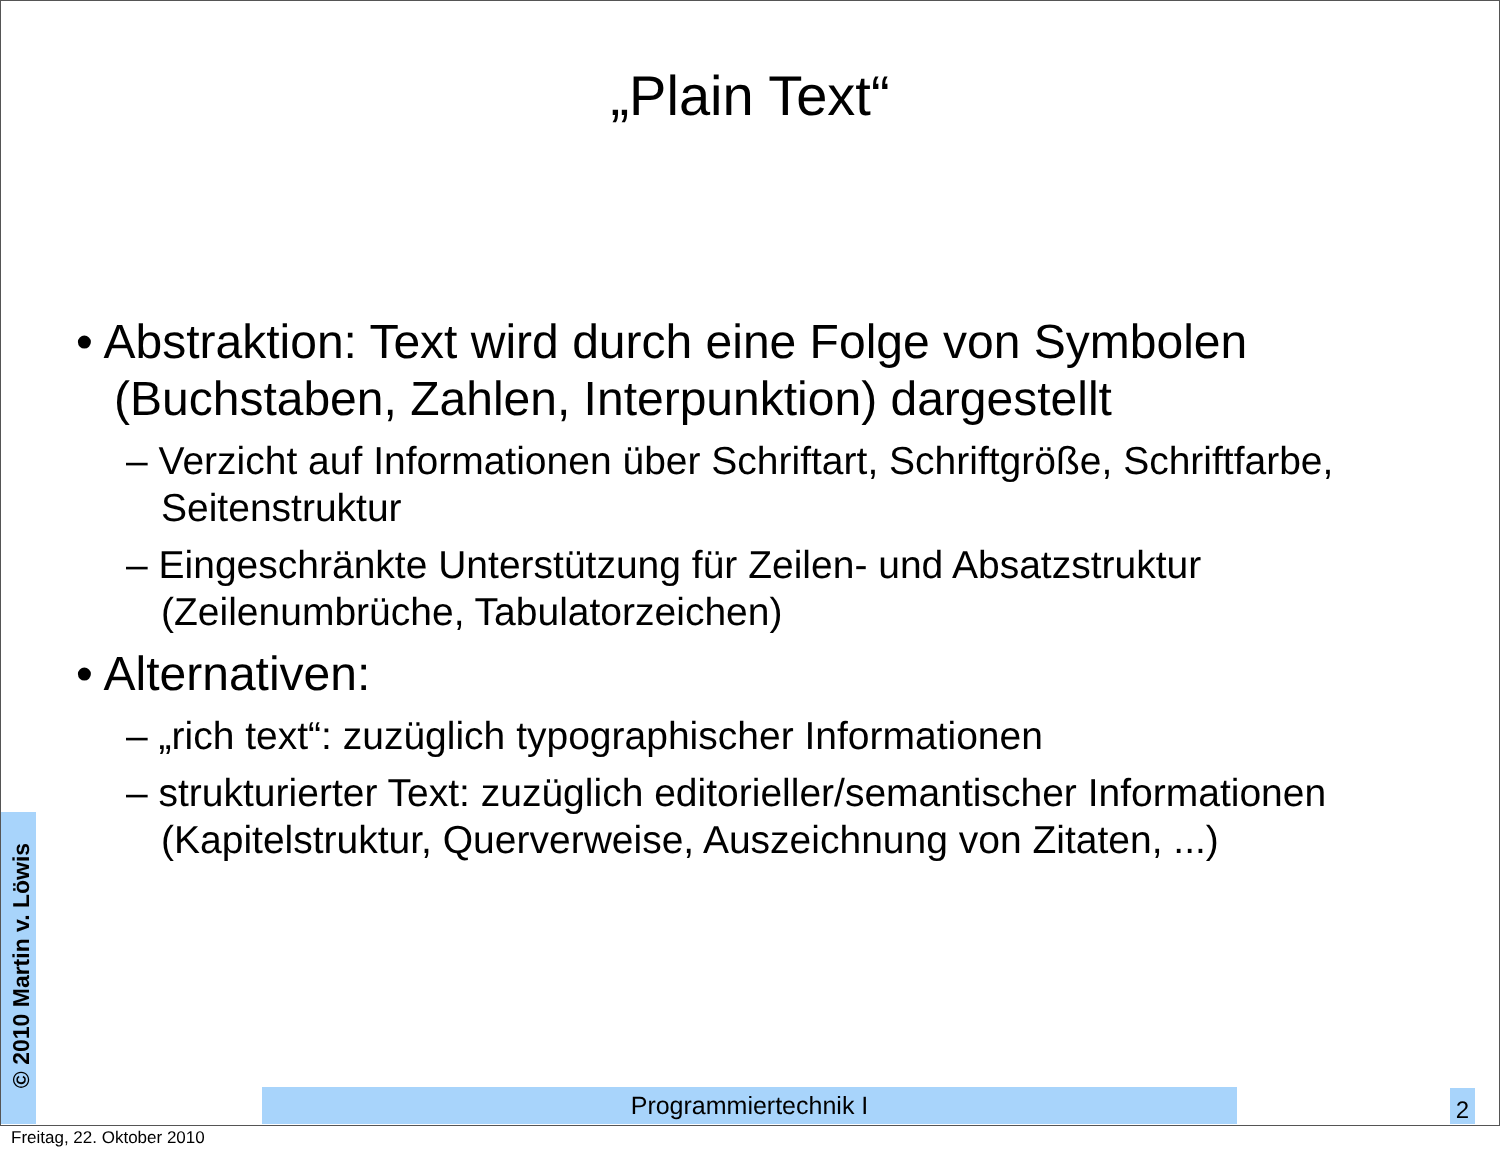„Plain Text“
• Abstraktion: Text wird durch eine Folge von Symbolen (Buchstaben, Zahlen, Interpunktion) dargestellt
– Verzicht auf Informationen über Schriftart, Schriftgröße, Schriftfarbe, Seitenstruktur
– Eingeschränkte Unterstützung für Zeilen- und Absatzstruktur (Zeilenumbrüche, Tabulatorzeichen)
• Alternativen:
– „rich text“: zuzüglich typographischer Informationen
– strukturierter Text: zuzüglich editorieller/semantischer Informationen (Kapitelstruktur, Querverweise, Auszeichnung von Zitaten, ...)
© 2010 Martin v. Löwis
Programmiertechnik I 2
Freitag, 22. Oktober 2010